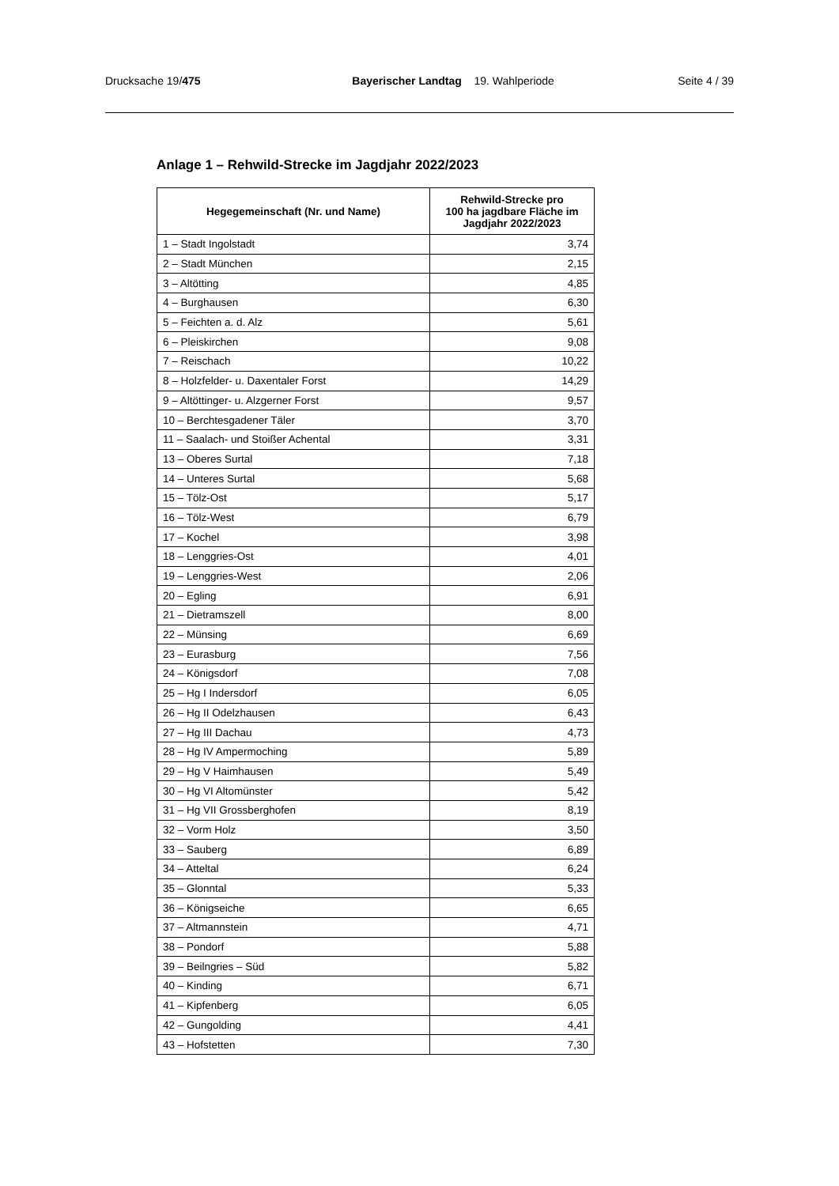Drucksache 19/475 Bayerischer Landtag 19. Wahlperiode
Seite 4 / 39
Anlage 1 – Rehwild-Strecke im Jagdjahr 2022/2023
| Hegegemeinschaft (Nr. und Name) | Rehwild-Strecke pro 100 ha jagdbare Fläche im Jagdjahr 2022/2023 |
| --- | --- |
| 1 – Stadt Ingolstadt | 3,74 |
| 2 – Stadt München | 2,15 |
| 3 – Altötting | 4,85 |
| 4 – Burghausen | 6,30 |
| 5 – Feichten a. d. Alz | 5,61 |
| 6 – Pleiskirchen | 9,08 |
| 7 – Reischach | 10,22 |
| 8 – Holzfelder- u. Daxentaler Forst | 14,29 |
| 9 – Altöttinger- u. Alzgerner Forst | 9,57 |
| 10 – Berchtesgadener Täler | 3,70 |
| 11 – Saalach- und Stoißer Achental | 3,31 |
| 13 – Oberes Surtal | 7,18 |
| 14 – Unteres Surtal | 5,68 |
| 15 – Tölz-Ost | 5,17 |
| 16 – Tölz-West | 6,79 |
| 17 – Kochel | 3,98 |
| 18 – Lenggries-Ost | 4,01 |
| 19 – Lenggries-West | 2,06 |
| 20 – Egling | 6,91 |
| 21 – Dietramszell | 8,00 |
| 22 – Münsing | 6,69 |
| 23 – Eurasburg | 7,56 |
| 24 – Königsdorf | 7,08 |
| 25 – Hg I Indersdorf | 6,05 |
| 26 – Hg II Odelzhausen | 6,43 |
| 27 – Hg III Dachau | 4,73 |
| 28 – Hg IV Ampermoching | 5,89 |
| 29 – Hg V Haimhausen | 5,49 |
| 30 – Hg VI Altomünster | 5,42 |
| 31 – Hg VII Grossberghofen | 8,19 |
| 32 – Vorm Holz | 3,50 |
| 33 – Sauberg | 6,89 |
| 34 – Atteltal | 6,24 |
| 35 – Glonntal | 5,33 |
| 36 – Königseiche | 6,65 |
| 37 – Altmannstein | 4,71 |
| 38 – Pondorf | 5,88 |
| 39 – Beilngries – Süd | 5,82 |
| 40 – Kinding | 6,71 |
| 41 – Kipfenberg | 6,05 |
| 42 – Gungolding | 4,41 |
| 43 – Hofstetten | 7,30 |